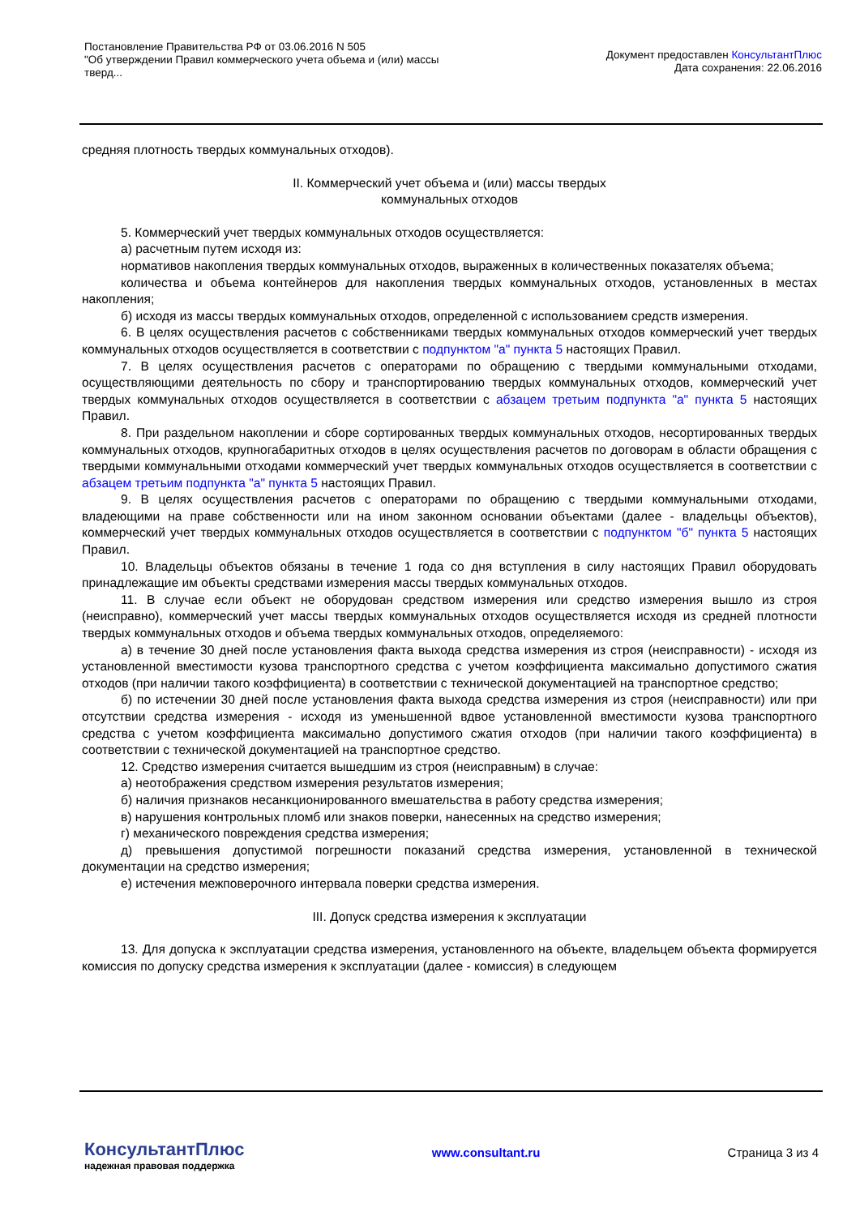Постановление Правительства РФ от 03.06.2016 N 505
"Об утверждении Правил коммерческого учета объема и (или) массы
тверд...
Документ предоставлен КонсультантПлюс
Дата сохранения: 22.06.2016
средняя плотность твердых коммунальных отходов).
II. Коммерческий учет объема и (или) массы твердых
коммунальных отходов
5. Коммерческий учет твердых коммунальных отходов осуществляется:
а) расчетным путем исходя из:
нормативов накопления твердых коммунальных отходов, выраженных в количественных показателях объема;
количества и объема контейнеров для накопления твердых коммунальных отходов, установленных в местах накопления;
б) исходя из массы твердых коммунальных отходов, определенной с использованием средств измерения.
6. В целях осуществления расчетов с собственниками твердых коммунальных отходов коммерческий учет твердых коммунальных отходов осуществляется в соответствии с подпунктом "а" пункта 5 настоящих Правил.
7. В целях осуществления расчетов с операторами по обращению с твердыми коммунальными отходами, осуществляющими деятельность по сбору и транспортированию твердых коммунальных отходов, коммерческий учет твердых коммунальных отходов осуществляется в соответствии с абзацем третьим подпункта "а" пункта 5 настоящих Правил.
8. При раздельном накоплении и сборе сортированных твердых коммунальных отходов, несортированных твердых коммунальных отходов, крупногабаритных отходов в целях осуществления расчетов по договорам в области обращения с твердыми коммунальными отходами коммерческий учет твердых коммунальных отходов осуществляется в соответствии с абзацем третьим подпункта "а" пункта 5 настоящих Правил.
9. В целях осуществления расчетов с операторами по обращению с твердыми коммунальными отходами, владеющими на праве собственности или на ином законном основании объектами (далее - владельцы объектов), коммерческий учет твердых коммунальных отходов осуществляется в соответствии с подпунктом "б" пункта 5 настоящих Правил.
10. Владельцы объектов обязаны в течение 1 года со дня вступления в силу настоящих Правил оборудовать принадлежащие им объекты средствами измерения массы твердых коммунальных отходов.
11. В случае если объект не оборудован средством измерения или средство измерения вышло из строя (неисправно), коммерческий учет массы твердых коммунальных отходов осуществляется исходя из средней плотности твердых коммунальных отходов и объема твердых коммунальных отходов, определяемого:
а) в течение 30 дней после установления факта выхода средства измерения из строя (неисправности) - исходя из установленной вместимости кузова транспортного средства с учетом коэффициента максимально допустимого сжатия отходов (при наличии такого коэффициента) в соответствии с технической документацией на транспортное средство;
б) по истечении 30 дней после установления факта выхода средства измерения из строя (неисправности) или при отсутствии средства измерения - исходя из уменьшенной вдвое установленной вместимости кузова транспортного средства с учетом коэффициента максимально допустимого сжатия отходов (при наличии такого коэффициента) в соответствии с технической документацией на транспортное средство.
12. Средство измерения считается вышедшим из строя (неисправным) в случае:
а) неотображения средством измерения результатов измерения;
б) наличия признаков несанкционированного вмешательства в работу средства измерения;
в) нарушения контрольных пломб или знаков поверки, нанесенных на средство измерения;
г) механического повреждения средства измерения;
д) превышения допустимой погрешности показаний средства измерения, установленной в технической документации на средство измерения;
е) истечения межповерочного интервала поверки средства измерения.
III. Допуск средства измерения к эксплуатации
13. Для допуска к эксплуатации средства измерения, установленного на объекте, владельцем объекта формируется комиссия по допуску средства измерения к эксплуатации (далее - комиссия) в следующем
КонсультантПлюс
надежная правовая поддержка
www.consultant.ru Страница 3 из 4